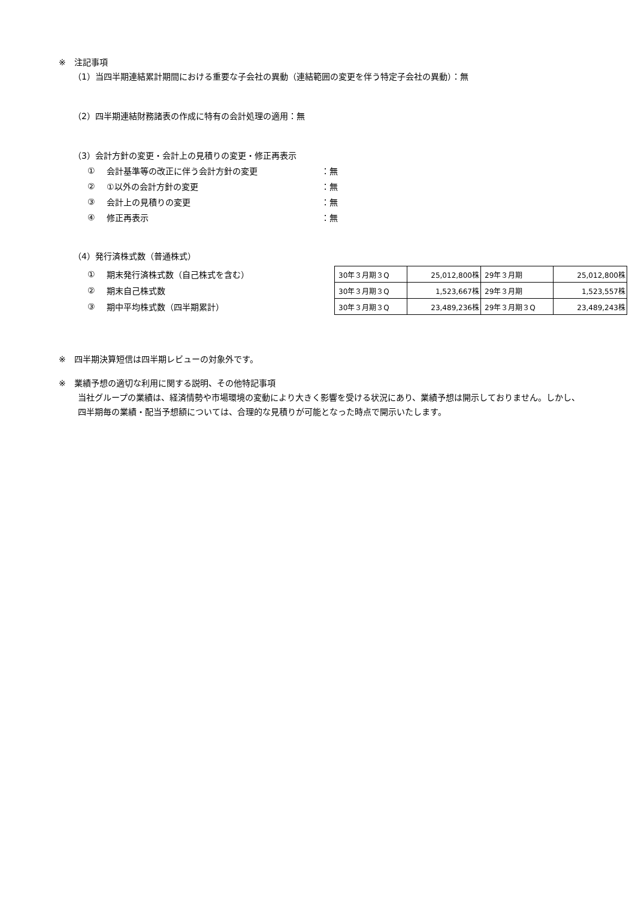※　注記事項
（1）当四半期連結累計期間における重要な子会社の異動（連結範囲の変更を伴う特定子会社の異動）：無
（2）四半期連結財務諸表の作成に特有の会計処理の適用：無
（3）会計方針の変更・会計上の見積りの変更・修正再表示
① 会計基準等の改正に伴う会計方針の変更 ：無
② ①以外の会計方針の変更 ：無
③ 会計上の見積りの変更 ：無
④ 修正再表示 ：無
（4）発行済株式数（普通株式）
① 期末発行済株式数（自己株式を含む）
② 期末自己株式数
③ 期中平均株式数（四半期累計）
| 30年３月期３Q | 25,012,800株 | 29年３月期 | 25,012,800株 |
| 30年３月期３Q | 1,523,667株 | 29年３月期 | 1,523,557株 |
| 30年３月期３Q | 23,489,236株 | 29年３月期３Q | 23,489,243株 |
※　四半期決算短信は四半期レビューの対象外です。
※　業績予想の適切な利用に関する説明、その他特記事項
当社グループの業績は、経済情勢や市場環境の変動により大きく影響を受ける状況にあり、業績予想は開示しておりません。しかし、四半期毎の業績・配当予想額については、合理的な見積りが可能となった時点で開示いたします。